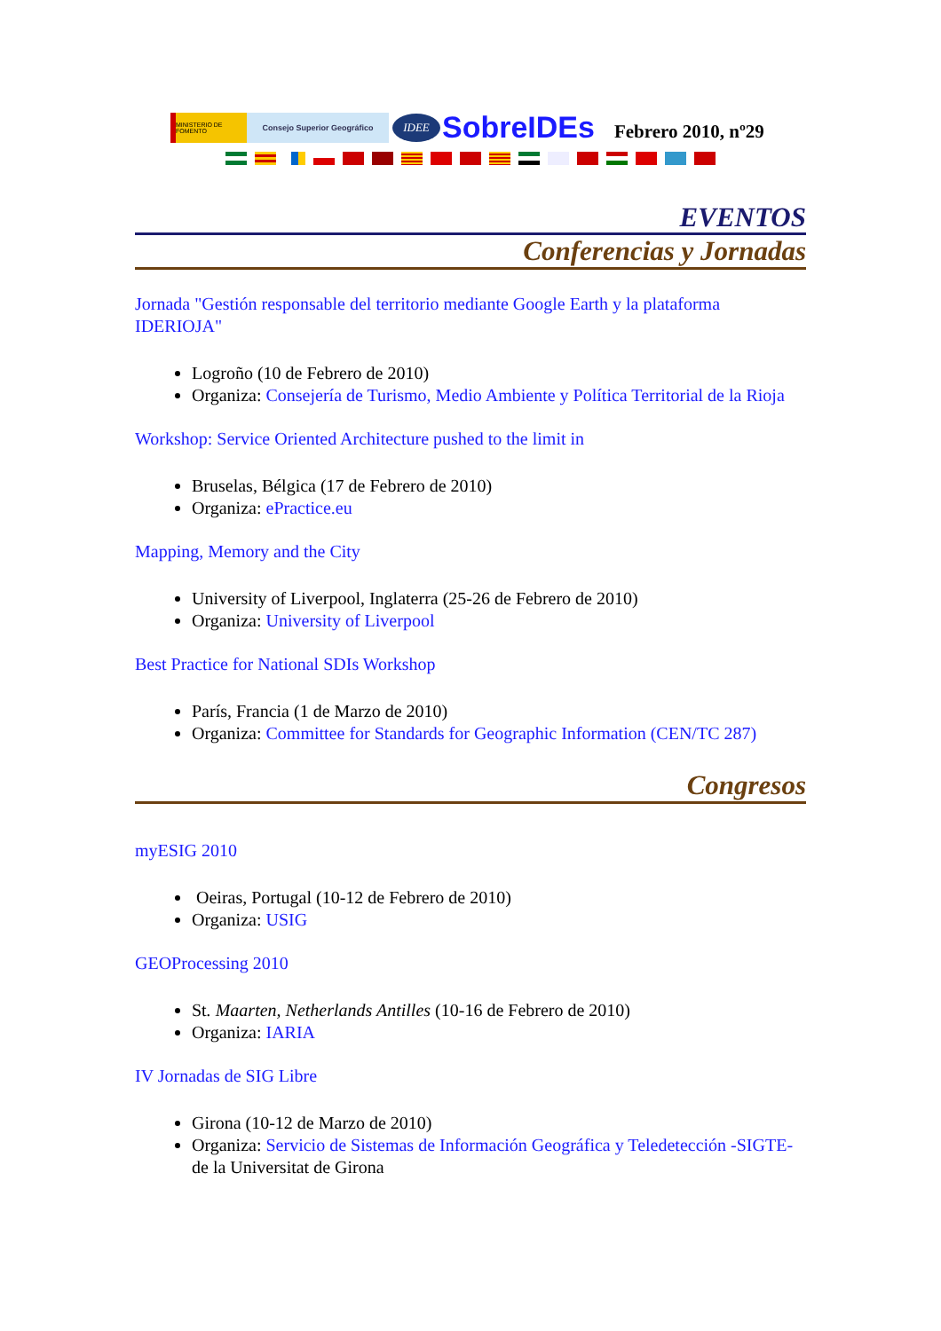MINISTERIO DE FOMENTO
Consejo Superior Geográfico
IDEE
SobreIDEs
Febrero 2010, nº29
EVENTOS
Conferencias y Jornadas
Jornada "Gestión responsable del territorio mediante Google Earth y la plataforma IDERIOJA"
Logroño (10 de Febrero de 2010)
Organiza: Consejería de Turismo, Medio Ambiente y Política Territorial de la Rioja
Workshop: Service Oriented Architecture pushed to the limit in
Bruselas, Bélgica (17 de Febrero de 2010)
Organiza: ePractice.eu
Mapping, Memory and the City
University of Liverpool, Inglaterra (25-26 de Febrero de 2010)
Organiza: University of Liverpool
Best Practice for National SDIs Workshop
París, Francia (1 de Marzo de 2010)
Organiza: Committee for Standards for Geographic Information (CEN/TC 287)
Congresos
myESIG 2010
Oeiras, Portugal (10-12 de Febrero de 2010)
Organiza: USIG
GEOProcessing 2010
St. Maarten, Netherlands Antilles (10-16 de Febrero de 2010)
Organiza: IARIA
IV Jornadas de SIG Libre
Girona (10-12 de Marzo de 2010)
Organiza: Servicio de Sistemas de Información Geográfica y Teledetección -SIGTE- de la Universitat de Girona